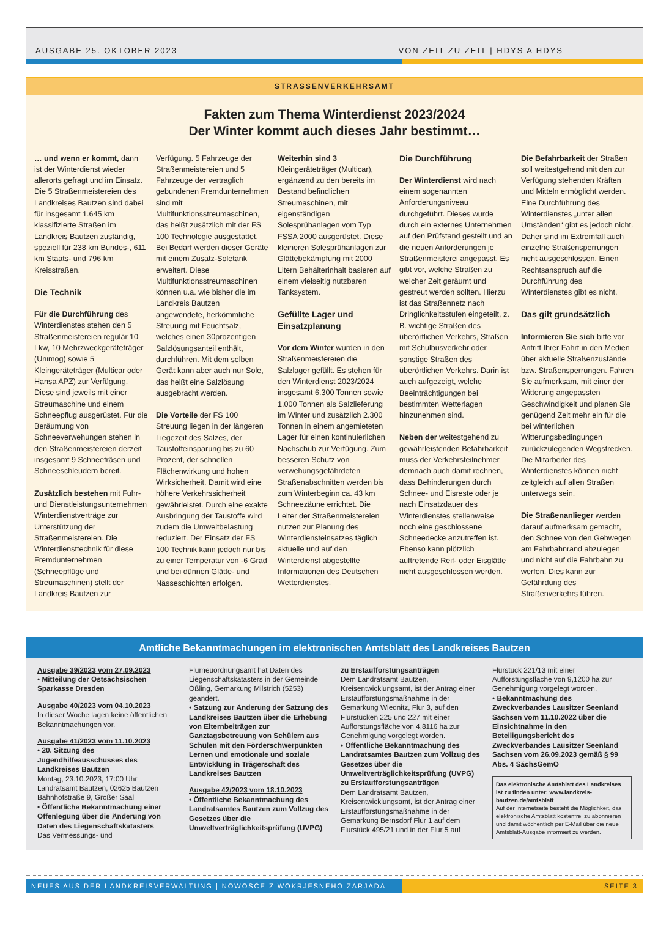AUSGABE 25. OKTOBER 2023 VON ZEIT ZU ZEIT | HDYS A HDYS
STRASSENVERKEHRSAMT
Fakten zum Thema Winterdienst 2023/2024
Der Winter kommt auch dieses Jahr bestimmt…
… und wenn er kommt, dann ist der Winterdienst wieder allerorts gefragt und im Einsatz. Die 5 Straßenmeistereien des Landkreises Bautzen sind dabei für insgesamt 1.645 km klassifizierte Straßen im Landkreis Bautzen zuständig, speziell für 238 km Bundes-, 611 km Staats- und 796 km Kreisstraßen.
Die Technik
Für die Durchführung des Winterdienstes stehen den 5 Straßenmeistereien regulär 10 Lkw, 10 Mehrzweckgeräteträger (Unimog) sowie 5 Kleingeräteträger (Multicar oder Hansa APZ) zur Verfügung. Diese sind jeweils mit einer Streumaschine und einem Schneepflug ausgerüstet. Für die Beräumung von Schneeverwehungen stehen in den Straßenmeistereien derzeit insgesamt 9 Schneefräsen und Schneeschleudern bereit.
Zusätzlich bestehen mit Fuhr- und Dienstleistungsunternehmen Winterdienstverträge zur Unterstützung der Straßenmeistereien. Die Winterdiensttechnik für diese Fremdunternehmen (Schneepflüge und Streumaschinen) stellt der Landkreis Bautzen zur Verfügung. 5 Fahrzeuge der Straßenmeistereien und 5 Fahrzeuge der vertraglich gebundenen Fremdunternehmen sind mit Multifunktionsstreumaschinen, das heißt zusätzlich mit der FS 100 Technologie ausgestattet. Bei Bedarf werden dieser Geräte mit einem Zusatz-Soletank erweitert. Diese Multifunktionsstreumaschinen können u.a. wie bisher die im Landkreis Bautzen angewendete, herkömmliche Streuung mit Feuchtsalz, welches einen 30prozentigen Salzlösungsanteil enthält, durchführen. Mit dem selben Gerät kann aber auch nur Sole, das heißt eine Salzlösung ausgebracht werden.
Die Vorteile der FS 100 Streuung liegen in der längeren Liegezeit des Salzes, der Taustoffeinsparung bis zu 60 Prozent, der schnellen Flächenwirkung und hohen Wirksicherheit. Damit wird eine höhere Verkehrssicherheit gewährleistet. Durch eine exakte Ausbringung der Taustoffe wird zudem die Umweltbelastung reduziert. Der Einsatz der FS 100 Technik kann jedoch nur bis zu einer Temperatur von -6 Grad und bei dünnen Glätte- und Nässeschichten erfolgen.
Weiterhin sind 3 Kleingeräteträger (Multicar), ergänzend zu den bereits im Bestand befindlichen Streumaschinen, mit eigenständigen Solesprühanlagen vom Typ FSSA 2000 ausgerüstet. Diese kleineren Solesprühanlagen zur Glättebekämpfung mit 2000 Litern Behälterinhalt basieren auf einem vielseitig nutzbaren Tanksystem.
Gefüllte Lager und Einsatzplanung
Vor dem Winter wurden in den Straßenmeistereien die Salzlager gefüllt. Es stehen für den Winterdienst 2023/2024 insgesamt 6.300 Tonnen sowie 1.000 Tonnen als Salzlieferung im Winter und zusätzlich 2.300 Tonnen in einem angemieteten Lager für einen kontinuierlichen Nachschub zur Verfügung. Zum besseren Schutz von verwehungsgefährdeten Straßenabschnitten werden bis zum Winterbeginn ca. 43 km Schneezäune errichtet. Die Leiter der Straßenmeistereien nutzen zur Planung des Winterdiensteinsatzes täglich aktuelle und auf den Winterdienst abgestellte Informationen des Deutschen Wetterdienstes.
Die Durchführung
Der Winterdienst wird nach einem sogenannten Anforderungsniveau durchgeführt. Dieses wurde durch ein externes Unternehmen auf den Prüfstand gestellt und an die neuen Anforderungen je Straßenmeisterei angepasst. Es gibt vor, welche Straßen zu welcher Zeit geräumt und gestreut werden sollten. Hierzu ist das Straßennetz nach Dringlichkeitsstufen eingeteilt, z. B. wichtige Straßen des überörtlichen Verkehrs, Straßen mit Schulbusverkehr oder sonstige Straßen des überörtlichen Verkehrs. Darin ist auch aufgezeigt, welche Beeinträchtigungen bei bestimmten Wetterlagen hinzunehmen sind.
Neben der weitestgehend zu gewährleistenden Befahrbarkeit muss der Verkehrsteilnehmer demnach auch damit rechnen, dass Behinderungen durch Schnee- und Eisreste oder je nach Einsatzdauer des Winterdienstes stellenweise noch eine geschlossene Schneedecke anzutreffen ist. Ebenso kann plötzlich auftretende Reif- oder Eisglätte nicht ausgeschlossen werden.
Die Befahrbarkeit der Straßen soll weitestgehend mit den zur Verfügung stehenden Kräften und Mitteln ermöglicht werden. Eine Durchführung des Winterdienstes „unter allen Umständen“ gibt es jedoch nicht. Daher sind im Extremfall auch einzelne Straßensperrungen nicht ausgeschlossen. Einen Rechtsanspruch auf die Durchführung des Winterdienstes gibt es nicht.
Das gilt grundsätzlich
Informieren Sie sich bitte vor Antritt Ihrer Fahrt in den Medien über aktuelle Straßenzustände bzw. Straßensperrungen. Fahren Sie aufmerksam, mit einer der Witterung angepassten Geschwindigkeit und planen Sie genügend Zeit mehr ein für die bei winterlichen Witterungsbedingungen zurückzulegenden Wegstrecken. Die Mitarbeiter des Winterdienstes können nicht zeitgleich auf allen Straßen unterwegs sein.
Die Straßenanlieger werden darauf aufmerksam gemacht, den Schnee von den Gehwegen am Fahrbahnrand abzulegen und nicht auf die Fahrbahn zu werfen. Dies kann zur Gefährdung des Straßenverkehrs führen.
Amtliche Bekanntmachungen im elektronischen Amtsblatt des Landkreises Bautzen
Ausgabe 39/2023 vom 27.09.2023
• Mitteilung der Ostsächsischen Sparkasse Dresden
Ausgabe 40/2023 vom 04.10.2023
In dieser Woche lagen keine öffentlichen Bekanntmachungen vor.
Ausgabe 41/2023 vom 11.10.2023
• 20. Sitzung des Jugendhilfeausschusses des Landkreises Bautzen
Montag, 23.10.2023, 17:00 Uhr
Landratsamt Bautzen, 02625 Bautzen Bahnhofstraße 9, Großer Saal
• Öffentliche Bekanntmachung einer Offenlegung über die Änderung von Daten des Liegenschaftskatasters
Das Vermessungs- und Flurneuordnungsamt hat Daten des Liegenschaftskatasters in der Gemeinde Oßling, Gemarkung Milstrich (5253) geändert.
• Satzung zur Änderung der Satzung des Landkreises Bautzen über die Erhebung von Elternbeiträgen zur Ganztagsbetreuung von Schülern aus Schulen mit den Förderschwerpunkten Lernen und emotionale und soziale Entwicklung in Trägerschaft des Landkreises Bautzen
Ausgabe 42/2023 vom 18.10.2023
• Öffentliche Bekanntmachung des Landratsamtes Bautzen zum Vollzug des Gesetzes über die Umweltverträglichkeitsprüfung (UVPG) zu Erstaufforstungsanträgen
Dem Landratsamt Bautzen, Kreisentwicklungsamt, ist der Antrag einer Erstaufforstungsmaßnahme in der Gemarkung Wiednitz, Flur 3, auf den Flurstücken 225 und 227 mit einer Aufforstungsfläche von 4,8116 ha zur Genehmigung vorgelegt worden.
• Öffentliche Bekanntmachung des Landratsamtes Bautzen zum Vollzug des Gesetzes über die Umweltverträglichkeitsprüfung (UVPG) zu Erstaufforstungsanträgen
Dem Landratsamt Bautzen, Kreisentwicklungsamt, ist der Antrag einer Erstaufforstungsmaßnahme in der Gemarkung Bernsdorf Flur 1 auf dem Flurstück 495/21 und in der Flur 5 auf Flurstück 221/13 mit einer Aufforstungsfläche von 9,1200 ha zur Genehmigung vorgelegt worden.
• Bekanntmachung des Zweckverbandes Lausitzer Seenland Sachsen vom 11.10.2022 über die Einsichtnahme in den Beteiligungsbericht des Zweckverbandes Lausitzer Seenland Sachsen vom 26.09.2023 gemäß § 99 Abs. 4 SächsGemO
Das elektronische Amtsblatt des Landkreises ist zu finden unter: www.landkreis-bautzen.de/amtsblatt
Auf der Internetseite besteht die Möglichkeit, das elektronische Amtsblatt kostenfrei zu abonnieren und damit wöchentlich per E-Mail über die neue Amtsblatt-Ausgabe informiert zu werden.
NEUES AUS DER LANDKREISVERWALTUNG | NOWOSĆE Z WOKRJESNEHO ZARJADA SEITE 3